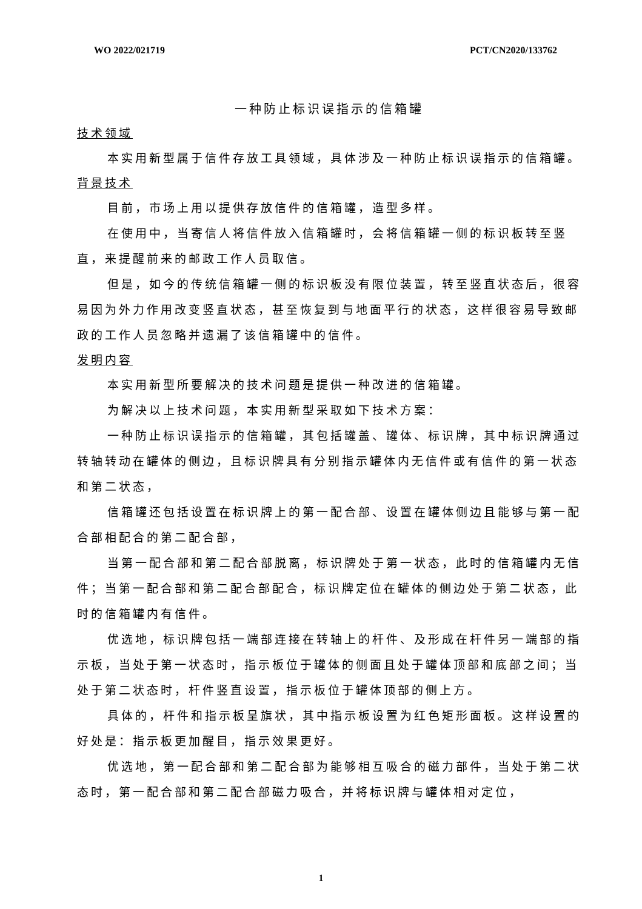WO 2022/021719 PCT/CN2020/133762
一种防止标识误指示的信箱罐
技术领域
本实用新型属于信件存放工具领域，具体涉及一种防止标识误指示的信箱罐。
背景技术
目前，市场上用以提供存放信件的信箱罐，造型多样。
在使用中，当寄信人将信件放入信箱罐时，会将信箱罐一侧的标识板转至竖直，来提醒前来的邮政工作人员取信。
但是，如今的传统信箱罐一侧的标识板没有限位装置，转至竖直状态后，很容易因为外力作用改变竖直状态，甚至恢复到与地面平行的状态，这样很容易导致邮政的工作人员忽略并遗漏了该信箱罐中的信件。
发明内容
本实用新型所要解决的技术问题是提供一种改进的信箱罐。
为解决以上技术问题，本实用新型采取如下技术方案：
一种防止标识误指示的信箱罐，其包括罐盖、罐体、标识牌，其中标识牌通过转轴转动在罐体的侧边，且标识牌具有分别指示罐体内无信件或有信件的第一状态和第二状态，
信箱罐还包括设置在标识牌上的第一配合部、设置在罐体侧边且能够与第一配合部相配合的第二配合部，
当第一配合部和第二配合部脱离，标识牌处于第一状态，此时的信箱罐内无信件；当第一配合部和第二配合部配合，标识牌定位在罐体的侧边处于第二状态，此时的信箱罐内有信件。
优选地，标识牌包括一端部连接在转轴上的杆件、及形成在杆件另一端部的指示板，当处于第一状态时，指示板位于罐体的侧面且处于罐体顶部和底部之间；当处于第二状态时，杆件竖直设置，指示板位于罐体顶部的侧上方。
具体的，杆件和指示板呈旗状，其中指示板设置为红色矩形面板。这样设置的好处是：指示板更加醒目，指示效果更好。
优选地，第一配合部和第二配合部为能够相互吸合的磁力部件，当处于第二状态时，第一配合部和第二配合部磁力吸合，并将标识牌与罐体相对定位，
1